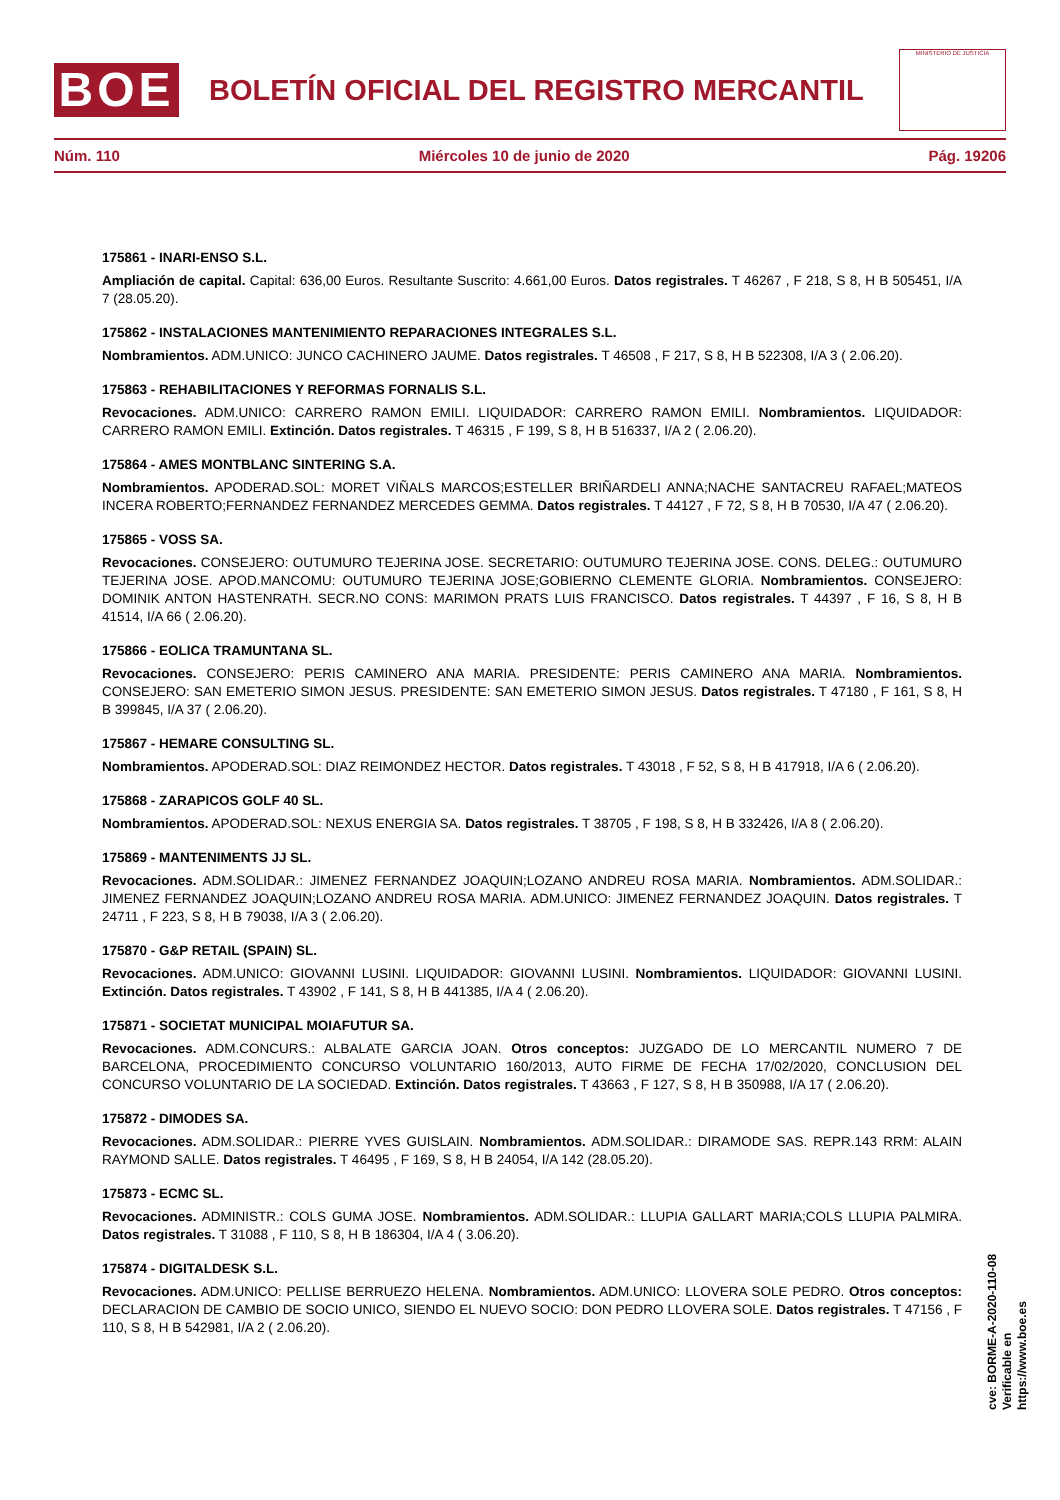BOE
BOLETÍN OFICIAL DEL REGISTRO MERCANTIL
MINISTERIO DE JUSTICIA
Núm. 110 Miércoles 10 de junio de 2020 Pág. 19206
175861 - INARI-ENSO S.L.
Ampliación de capital. Capital: 636,00 Euros. Resultante Suscrito: 4.661,00 Euros. Datos registrales. T 46267 , F 218, S 8, H B 505451, I/A 7 (28.05.20).
175862 - INSTALACIONES MANTENIMIENTO REPARACIONES INTEGRALES S.L.
Nombramientos. ADM.UNICO: JUNCO CACHINERO JAUME. Datos registrales. T 46508 , F 217, S 8, H B 522308, I/A 3 ( 2.06.20).
175863 - REHABILITACIONES Y REFORMAS FORNALIS S.L.
Revocaciones. ADM.UNICO: CARRERO RAMON EMILI. LIQUIDADOR: CARRERO RAMON EMILI. Nombramientos. LIQUIDADOR: CARRERO RAMON EMILI. Extinción. Datos registrales. T 46315 , F 199, S 8, H B 516337, I/A 2 ( 2.06.20).
175864 - AMES MONTBLANC SINTERING S.A.
Nombramientos. APODERAD.SOL: MORET VIÑALS MARCOS;ESTELLER BRIÑARDELI ANNA;NACHE SANTACREU RAFAEL;MATEOS INCERA ROBERTO;FERNANDEZ FERNANDEZ MERCEDES GEMMA. Datos registrales. T 44127 , F 72, S 8, H B 70530, I/A 47 ( 2.06.20).
175865 - VOSS SA.
Revocaciones. CONSEJERO: OUTUMURO TEJERINA JOSE. SECRETARIO: OUTUMURO TEJERINA JOSE. CONS. DELEG.: OUTUMURO TEJERINA JOSE. APOD.MANCOMU: OUTUMURO TEJERINA JOSE;GOBIERNO CLEMENTE GLORIA. Nombramientos. CONSEJERO: DOMINIK ANTON HASTENRATH. SECR.NO CONS: MARIMON PRATS LUIS FRANCISCO. Datos registrales. T 44397 , F 16, S 8, H B 41514, I/A 66 ( 2.06.20).
175866 - EOLICA TRAMUNTANA SL.
Revocaciones. CONSEJERO: PERIS CAMINERO ANA MARIA. PRESIDENTE: PERIS CAMINERO ANA MARIA. Nombramientos. CONSEJERO: SAN EMETERIO SIMON JESUS. PRESIDENTE: SAN EMETERIO SIMON JESUS. Datos registrales. T 47180 , F 161, S 8, H B 399845, I/A 37 ( 2.06.20).
175867 - HEMARE CONSULTING SL.
Nombramientos. APODERAD.SOL: DIAZ REIMONDEZ HECTOR. Datos registrales. T 43018 , F 52, S 8, H B 417918, I/A 6 ( 2.06.20).
175868 - ZARAPICOS GOLF 40 SL.
Nombramientos. APODERAD.SOL: NEXUS ENERGIA SA. Datos registrales. T 38705 , F 198, S 8, H B 332426, I/A 8 ( 2.06.20).
175869 - MANTENIMENTS JJ SL.
Revocaciones. ADM.SOLIDAR.: JIMENEZ FERNANDEZ JOAQUIN;LOZANO ANDREU ROSA MARIA. Nombramientos. ADM.SOLIDAR.: JIMENEZ FERNANDEZ JOAQUIN;LOZANO ANDREU ROSA MARIA. ADM.UNICO: JIMENEZ FERNANDEZ JOAQUIN. Datos registrales. T 24711 , F 223, S 8, H B 79038, I/A 3 ( 2.06.20).
175870 - G&P RETAIL (SPAIN) SL.
Revocaciones. ADM.UNICO: GIOVANNI LUSINI. LIQUIDADOR: GIOVANNI LUSINI. Nombramientos. LIQUIDADOR: GIOVANNI LUSINI. Extinción. Datos registrales. T 43902 , F 141, S 8, H B 441385, I/A 4 ( 2.06.20).
175871 - SOCIETAT MUNICIPAL MOIAFUTUR SA.
Revocaciones. ADM.CONCURS.: ALBALATE GARCIA JOAN. Otros conceptos: JUZGADO DE LO MERCANTIL NUMERO 7 DE BARCELONA, PROCEDIMIENTO CONCURSO VOLUNTARIO 160/2013, AUTO FIRME DE FECHA 17/02/2020, CONCLUSION DEL CONCURSO VOLUNTARIO DE LA SOCIEDAD. Extinción. Datos registrales. T 43663 , F 127, S 8, H B 350988, I/A 17 ( 2.06.20).
175872 - DIMODES SA.
Revocaciones. ADM.SOLIDAR.: PIERRE YVES GUISLAIN. Nombramientos. ADM.SOLIDAR.: DIRAMODE SAS. REPR.143 RRM: ALAIN RAYMOND SALLE. Datos registrales. T 46495 , F 169, S 8, H B 24054, I/A 142 (28.05.20).
175873 - ECMC SL.
Revocaciones. ADMINISTR.: COLS GUMA JOSE. Nombramientos. ADM.SOLIDAR.: LLUPIA GALLART MARIA;COLS LLUPIA PALMIRA. Datos registrales. T 31088 , F 110, S 8, H B 186304, I/A 4 ( 3.06.20).
175874 - DIGITALDESK S.L.
Revocaciones. ADM.UNICO: PELLISE BERRUEZO HELENA. Nombramientos. ADM.UNICO: LLOVERA SOLE PEDRO. Otros conceptos: DECLARACION DE CAMBIO DE SOCIO UNICO, SIENDO EL NUEVO SOCIO: DON PEDRO LLOVERA SOLE. Datos registrales. T 47156 , F 110, S 8, H B 542981, I/A 2 ( 2.06.20).
cve: BORME-A-2020-110-08
Verificable en https://www.boe.es